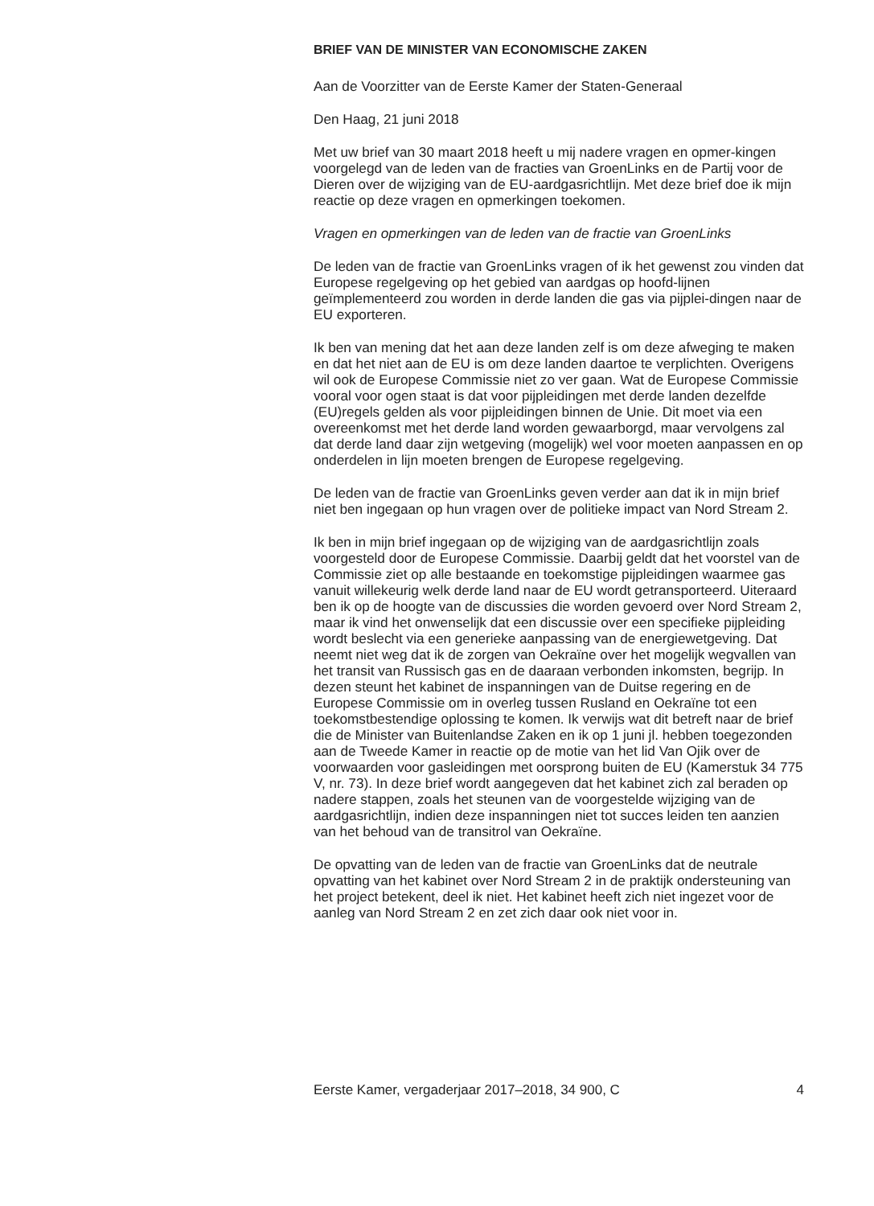BRIEF VAN DE MINISTER VAN ECONOMISCHE ZAKEN
Aan de Voorzitter van de Eerste Kamer der Staten-Generaal
Den Haag, 21 juni 2018
Met uw brief van 30 maart 2018 heeft u mij nadere vragen en opmer-kingen voorgelegd van de leden van de fracties van GroenLinks en de Partij voor de Dieren over de wijziging van de EU-aardgasrichtlijn. Met deze brief doe ik mijn reactie op deze vragen en opmerkingen toekomen.
Vragen en opmerkingen van de leden van de fractie van GroenLinks
De leden van de fractie van GroenLinks vragen of ik het gewenst zou vinden dat Europese regelgeving op het gebied van aardgas op hoofd-lijnen geïmplementeerd zou worden in derde landen die gas via pijplei-dingen naar de EU exporteren.
Ik ben van mening dat het aan deze landen zelf is om deze afweging te maken en dat het niet aan de EU is om deze landen daartoe te verplichten. Overigens wil ook de Europese Commissie niet zo ver gaan. Wat de Europese Commissie vooral voor ogen staat is dat voor pijpleidingen met derde landen dezelfde (EU)regels gelden als voor pijpleidingen binnen de Unie. Dit moet via een overeenkomst met het derde land worden gewaarborgd, maar vervolgens zal dat derde land daar zijn wetgeving (mogelijk) wel voor moeten aanpassen en op onderdelen in lijn moeten brengen de Europese regelgeving.
De leden van de fractie van GroenLinks geven verder aan dat ik in mijn brief niet ben ingegaan op hun vragen over de politieke impact van Nord Stream 2.
Ik ben in mijn brief ingegaan op de wijziging van de aardgasrichtlijn zoals voorgesteld door de Europese Commissie. Daarbij geldt dat het voorstel van de Commissie ziet op alle bestaande en toekomstige pijpleidingen waarmee gas vanuit willekeurig welk derde land naar de EU wordt getransporteerd. Uiteraard ben ik op de hoogte van de discussies die worden gevoerd over Nord Stream 2, maar ik vind het onwenselijk dat een discussie over een specifieke pijpleiding wordt beslecht via een generieke aanpassing van de energiewetgeving. Dat neemt niet weg dat ik de zorgen van Oekraïne over het mogelijk wegvallen van het transit van Russisch gas en de daaraan verbonden inkomsten, begrijp. In dezen steunt het kabinet de inspanningen van de Duitse regering en de Europese Commissie om in overleg tussen Rusland en Oekraïne tot een toekomstbestendige oplossing te komen. Ik verwijs wat dit betreft naar de brief die de Minister van Buitenlandse Zaken en ik op 1 juni jl. hebben toegezonden aan de Tweede Kamer in reactie op de motie van het lid Van Ojik over de voorwaarden voor gasleidingen met oorsprong buiten de EU (Kamerstuk 34 775 V, nr. 73). In deze brief wordt aangegeven dat het kabinet zich zal beraden op nadere stappen, zoals het steunen van de voorgestelde wijziging van de aardgasrichtlijn, indien deze inspanningen niet tot succes leiden ten aanzien van het behoud van de transitrol van Oekraïne.
De opvatting van de leden van de fractie van GroenLinks dat de neutrale opvatting van het kabinet over Nord Stream 2 in de praktijk ondersteuning van het project betekent, deel ik niet. Het kabinet heeft zich niet ingezet voor de aanleg van Nord Stream 2 en zet zich daar ook niet voor in.
Eerste Kamer, vergaderjaar 2017–2018, 34 900, C 4